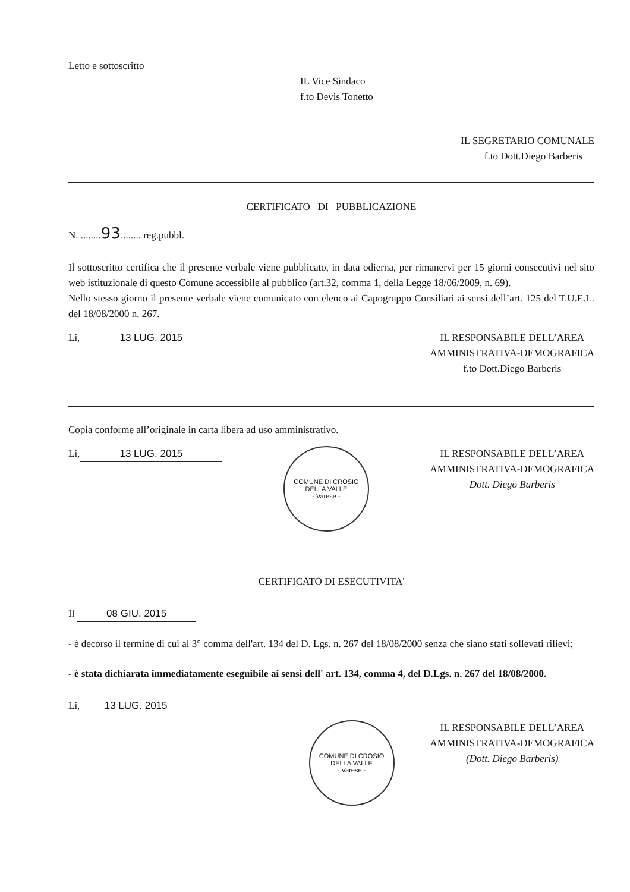Letto e sottoscritto
IL Vice Sindaco
f.to Devis Tonetto
IL SEGRETARIO COMUNALE
f.to Dott.Diego Barberis
CERTIFICATO DI PUBBLICAZIONE
N. ........93........ reg.pubbl.
Il sottoscritto certifica che il presente verbale viene pubblicato, in data odierna, per rimanervi per 15 giorni consecutivi nel sito web istituzionale di questo Comune accessibile al pubblico (art.32, comma 1, della Legge 18/06/2009, n. 69).
Nello stesso giorno il presente verbale viene comunicato con elenco ai Capogruppo Consiliari ai sensi dell’art. 125 del T.U.E.L. del 18/08/2000 n. 267.
Li, 13 LUG. 2015 IL RESPONSABILE DELL’AREA
AMMINISTRATIVA-DEMOGRAFICA
f.to Dott.Diego Barberis
Copia conforme all’originale in carta libera ad uso amministrativo.
Li, 13 LUG. 2015
COMUNE DI CROSIO DELLA VALLE
- Varese -
IL RESPONSABILE DELL’AREA
AMMINISTRATIVA-DEMOGRAFICA
Dott. Diego Barberis
CERTIFICATO DI ESECUTIVITA'
Il 08 GIU. 2015
- è decorso il termine di cui al 3° comma dell'art. 134 del D. Lgs. n. 267 del 18/08/2000 senza che siano stati sollevati rilievi;
- è stata dichiarata immediatamente eseguibile ai sensi dell' art. 134, comma 4, del D.Lgs. n. 267 del 18/08/2000.
Li, 13 LUG. 2015
COMUNE DI CROSIO DELLA VALLE
- Varese -
IL RESPONSABILE DELL’AREA
AMMINISTRATIVA-DEMOGRAFICA
(Dott. Diego Barberis)